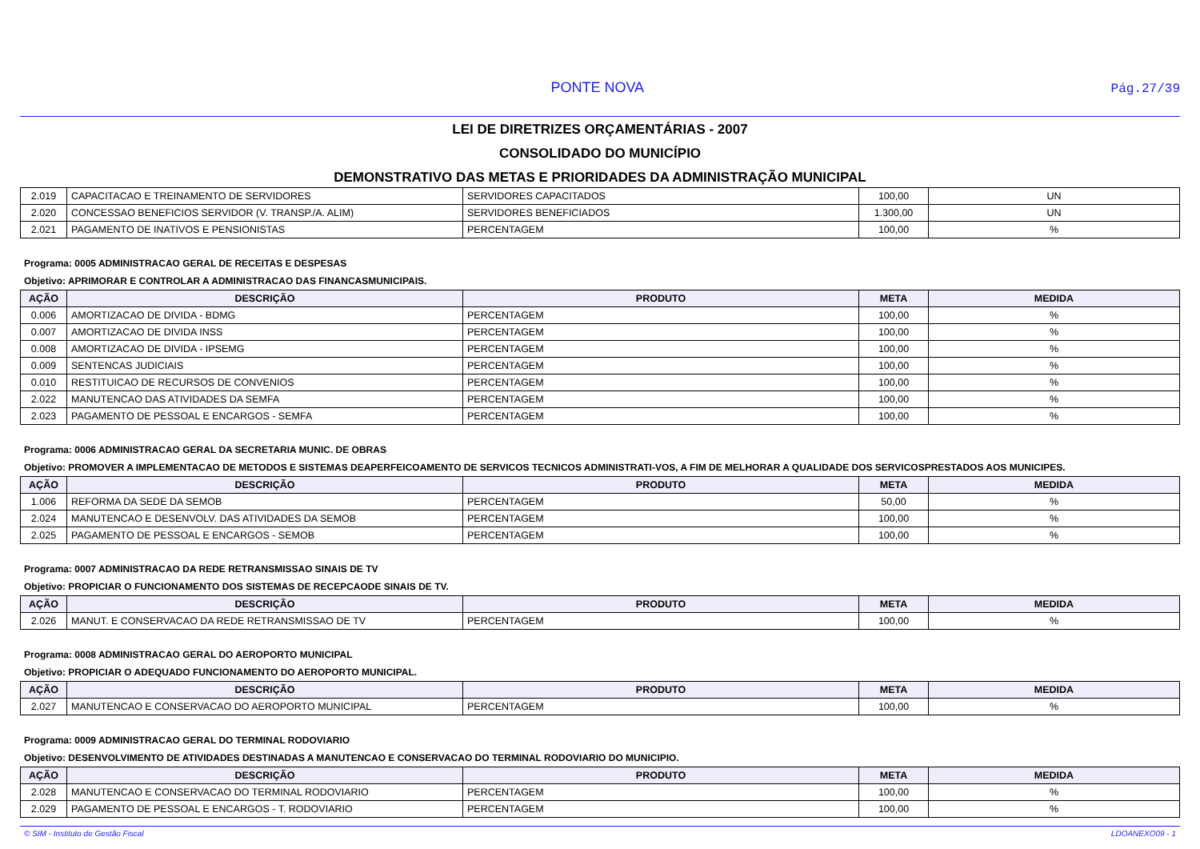PONTE NOVA Pág.27/39
LEI DE DIRETRIZES ORÇAMENTÁRIAS - 2007
CONSOLIDADO DO MUNICÍPIO
DEMONSTRATIVO DAS METAS E PRIORIDADES DA ADMINISTRAÇÃO MUNICIPAL
| 2.019 | CAPACITACAO E TREINAMENTO DE SERVIDORES | SERVIDORES CAPACITADOS | 100,00 | UN |
| 2.020 | CONCESSAO BENEFICIOS SERVIDOR (V. TRANSP./A. ALIM) | SERVIDORES BENEFICIADOS | 1.300,00 | UN |
| 2.021 | PAGAMENTO DE INATIVOS E PENSIONISTAS | PERCENTAGEM | 100,00 | % |
Programa: 0005 ADMINISTRACAO GERAL DE RECEITAS E DESPESAS
Objetivo: APRIMORAR E CONTROLAR A ADMINISTRACAO DAS FINANCASMUNICIPAIS.
| AÇÃO | DESCRIÇÃO | PRODUTO | META | MEDIDA |
| --- | --- | --- | --- | --- |
| 0.006 | AMORTIZACAO DE DIVIDA - BDMG | PERCENTAGEM | 100,00 | % |
| 0.007 | AMORTIZACAO DE DIVIDA INSS | PERCENTAGEM | 100,00 | % |
| 0.008 | AMORTIZACAO DE DIVIDA - IPSEMG | PERCENTAGEM | 100,00 | % |
| 0.009 | SENTENCAS JUDICIAIS | PERCENTAGEM | 100,00 | % |
| 0.010 | RESTITUICAO DE RECURSOS DE CONVENIOS | PERCENTAGEM | 100,00 | % |
| 2.022 | MANUTENCAO DAS ATIVIDADES DA SEMFA | PERCENTAGEM | 100,00 | % |
| 2.023 | PAGAMENTO DE PESSOAL E ENCARGOS - SEMFA | PERCENTAGEM | 100,00 | % |
Programa: 0006 ADMINISTRACAO GERAL DA SECRETARIA MUNIC. DE OBRAS
Objetivo: PROMOVER A IMPLEMENTACAO DE METODOS E SISTEMAS DEAPERFEICOAMENTO DE SERVICOS TECNICOS ADMINISTRATI-VOS, A FIM DE MELHORAR A QUALIDADE DOS SERVICOSPRESTADOS AOS MUNICIPES.
| AÇÃO | DESCRIÇÃO | PRODUTO | META | MEDIDA |
| --- | --- | --- | --- | --- |
| 1.006 | REFORMA DA SEDE DA SEMOB | PERCENTAGEM | 50,00 | % |
| 2.024 | MANUTENCAO E DESENVOLV. DAS ATIVIDADES DA SEMOB | PERCENTAGEM | 100,00 | % |
| 2.025 | PAGAMENTO DE PESSOAL E ENCARGOS - SEMOB | PERCENTAGEM | 100,00 | % |
Programa: 0007 ADMINISTRACAO DA REDE RETRANSMISSAO SINAIS DE TV
Objetivo: PROPICIAR O FUNCIONAMENTO DOS SISTEMAS DE RECEPCAODE SINAIS DE TV.
| AÇÃO | DESCRIÇÃO | PRODUTO | META | MEDIDA |
| --- | --- | --- | --- | --- |
| 2.026 | MANUT. E CONSERVACAO DA REDE RETRANSMISSAO DE TV | PERCENTAGEM | 100,00 | % |
Programa: 0008 ADMINISTRACAO GERAL DO AEROPORTO MUNICIPAL
Objetivo: PROPICIAR O ADEQUADO FUNCIONAMENTO DO AEROPORTO MUNICIPAL.
| AÇÃO | DESCRIÇÃO | PRODUTO | META | MEDIDA |
| --- | --- | --- | --- | --- |
| 2.027 | MANUTENCAO E CONSERVACAO DO AEROPORTO MUNICIPAL | PERCENTAGEM | 100,00 | % |
Programa: 0009 ADMINISTRACAO GERAL DO TERMINAL RODOVIARIO
Objetivo: DESENVOLVIMENTO DE ATIVIDADES DESTINADAS A MANUTENCAO E CONSERVACAO DO TERMINAL RODOVIARIO DO MUNICIPIO.
| AÇÃO | DESCRIÇÃO | PRODUTO | META | MEDIDA |
| --- | --- | --- | --- | --- |
| 2.028 | MANUTENCAO E CONSERVACAO DO TERMINAL RODOVIARIO | PERCENTAGEM | 100,00 | % |
| 2.029 | PAGAMENTO DE PESSOAL E ENCARGOS - T. RODOVIARIO | PERCENTAGEM | 100,00 | % |
© SIM - Instituto de Gestão Fiscal LDOANEXO09 - 1